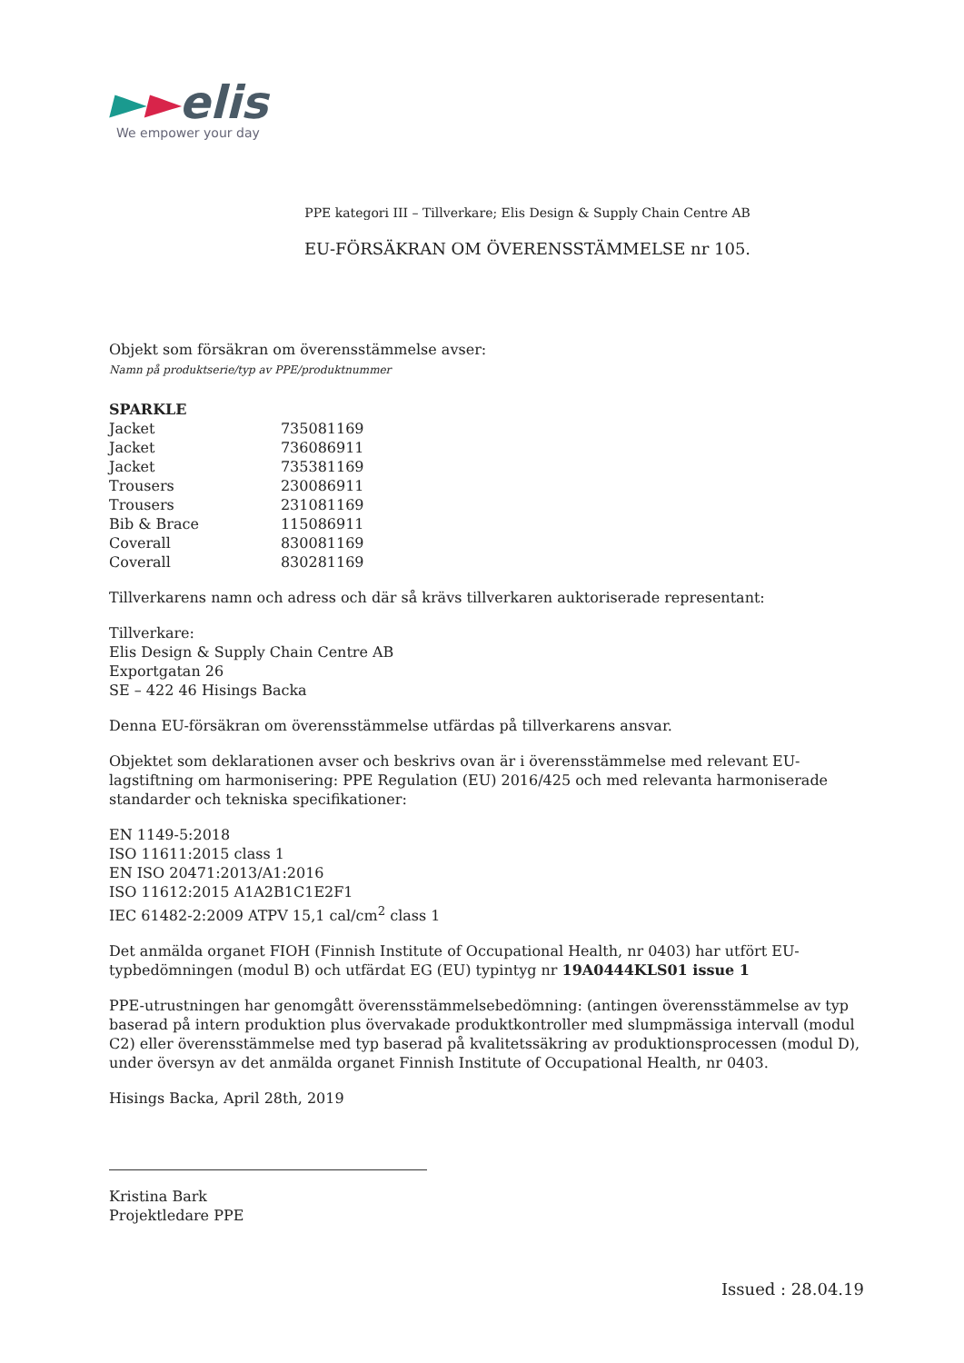►►elis
We empower your day
PPE kategori III – Tillverkare; Elis Design & Supply Chain Centre AB
EU-FÖRSÄKRAN OM ÖVERENSSTÄMMELSE nr 105.
Objekt som försäkran om överensstämmelse avser:
Namn på produktserie/typ av PPE/produktnummer
| SPARKLE | |
| Jacket | 735081169 |
| Jacket | 736086911 |
| Jacket | 735381169 |
| Trousers | 230086911 |
| Trousers | 231081169 |
| Bib & Brace | 115086911 |
| Coverall | 830081169 |
| Coverall | 830281169 |
Tillverkarens namn och adress och där så krävs tillverkaren auktoriserade representant:
Tillverkare:
Elis Design & Supply Chain Centre AB
Exportgatan 26
SE – 422 46 Hisings Backa
Denna EU-försäkran om överensstämmelse utfärdas på tillverkarens ansvar.
Objektet som deklarationen avser och beskrivs ovan är i överensstämmelse med relevant EU-lagstiftning om harmonisering: PPE Regulation (EU) 2016/425 och med relevanta harmoniserade standarder och tekniska specifikationer:
EN 1149-5:2018
ISO 11611:2015 class 1
EN ISO 20471:2013/A1:2016
ISO 11612:2015 A1A2B1C1E2F1
IEC 61482-2:2009 ATPV 15,1 cal/cm<sup>2</sup> class 1
Det anmälda organet FIOH (Finnish Institute of Occupational Health, nr 0403) har utfört EU-typbedömningen (modul B) och utfärdat EG (EU) typintyg nr 19A0444KLS01 issue 1
PPE-utrustningen har genomgått överensstämmelsebedömning: (antingen överensstämmelse av typ baserad på intern produktion plus övervakade produktkontroller med slumpmässiga intervall (modul C2) eller överensstämmelse med typ baserad på kvalitetssäkring av produktionsprocessen (modul D), under översyn av det anmälda organet Finnish Institute of Occupational Health, nr 0403.
Hisings Backa, April 28th, 2019
Kristina Bark
Projektledare PPE
Issued : 28.04.19